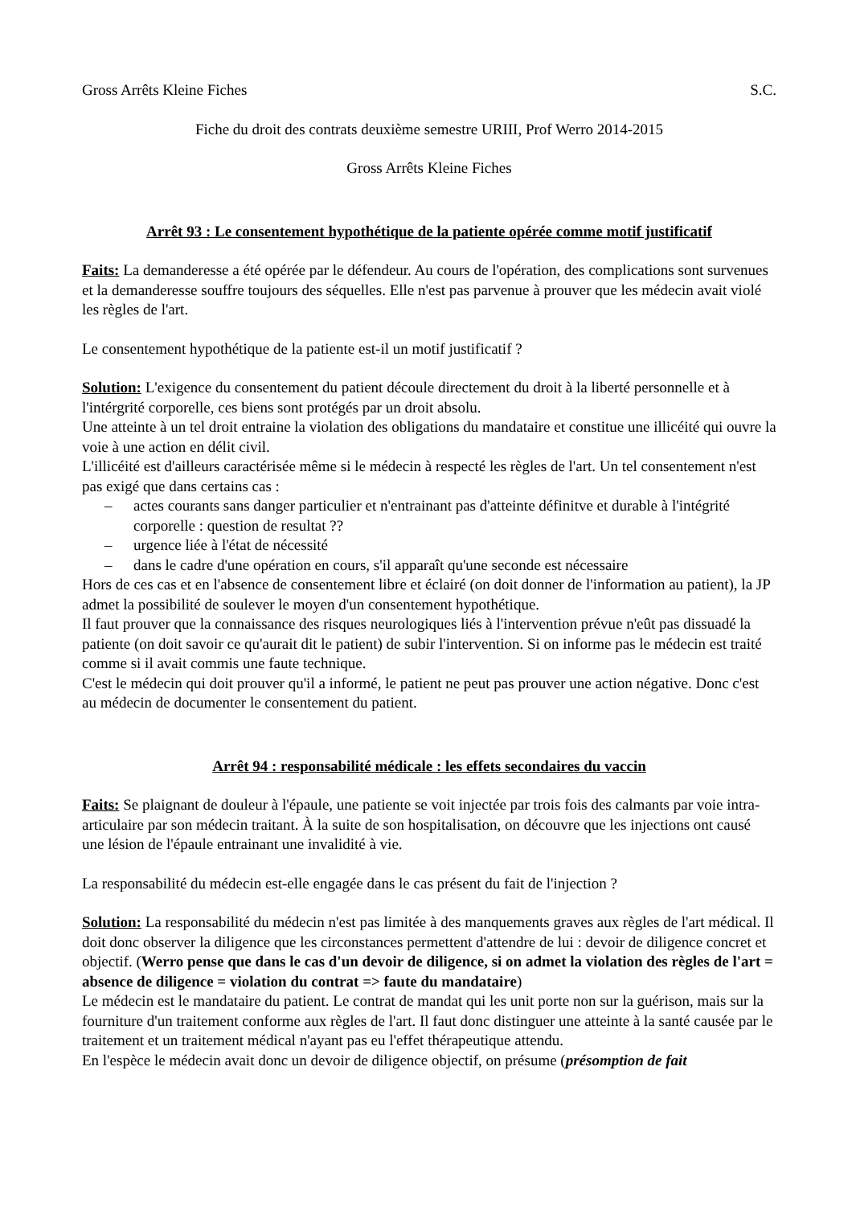Gross Arrêts Kleine Fiches S.C.
Fiche du droit des contrats deuxième semestre URIII, Prof Werro 2014-2015
Gross Arrêts Kleine Fiches
Arrêt 93 : Le consentement hypothétique de la patiente opérée comme motif justificatif
Faits: La demanderesse a été opérée par le défendeur. Au cours de l'opération, des complications sont survenues et la demanderesse souffre toujours des séquelles. Elle n'est pas parvenue à prouver que les médecin avait violé les règles de l'art.
Le consentement hypothétique de la patiente est-il un motif justificatif ?
Solution: L'exigence du consentement du patient découle directement du droit à la liberté personnelle et à l'intérgrité corporelle, ces biens sont protégés par un droit absolu.
Une atteinte à un tel droit entraine la violation des obligations du mandataire et constitue une illicéité qui ouvre la voie à une action en délit civil.
L'illicéité est d'ailleurs caractérisée même si le médecin à respecté les règles de l'art. Un tel consentement n'est pas exigé que dans certains cas :
– actes courants sans danger particulier et n'entrainant pas d'atteinte définitve et durable à l'intégrité corporelle : question de resultat ??
– urgence liée à l'état de nécessité
– dans le cadre d'une opération en cours, s'il apparaît qu'une seconde est nécessaire
Hors de ces cas et en l'absence de consentement libre et éclairé (on doit donner de l'information au patient), la JP admet la possibilité de soulever le moyen d'un consentement hypothétique.
Il faut prouver que la connaissance des risques neurologiques liés à l'intervention prévue n'eût pas dissuadé la patiente (on doit savoir ce qu'aurait dit le patient) de subir l'intervention. Si on informe pas le médecin est traité comme si il avait commis une faute technique.
C'est le médecin qui doit prouver qu'il a informé, le patient ne peut pas prouver une action négative. Donc c'est au médecin de documenter le consentement du patient.
Arrêt 94 : responsabilité médicale : les effets secondaires du vaccin
Faits: Se plaignant de douleur à l'épaule, une patiente se voit injectée par trois fois des calmants par voie intra-articulaire par son médecin traitant. À la suite de son hospitalisation, on découvre que les injections ont causé une lésion de l'épaule entrainant une invalidité à vie.
La responsabilité du médecin est-elle engagée dans le cas présent du fait de l'injection ?
Solution: La responsabilité du médecin n'est pas limitée à des manquements graves aux règles de l'art médical. Il doit donc observer la diligence que les circonstances permettent d'attendre de lui : devoir de diligence concret et objectif. (Werro pense que dans le cas d'un devoir de diligence, si on admet la violation des règles de l'art = absence de diligence = violation du contrat => faute du mandataire)
Le médecin est le mandataire du patient. Le contrat de mandat qui les unit porte non sur la guérison, mais sur la fourniture d'un traitement conforme aux règles de l'art. Il faut donc distinguer une atteinte à la santé causée par le traitement et un traitement médical n'ayant pas eu l'effet thérapeutique attendu.
En l'espèce le médecin avait donc un devoir de diligence objectif, on présume (présomption de fait